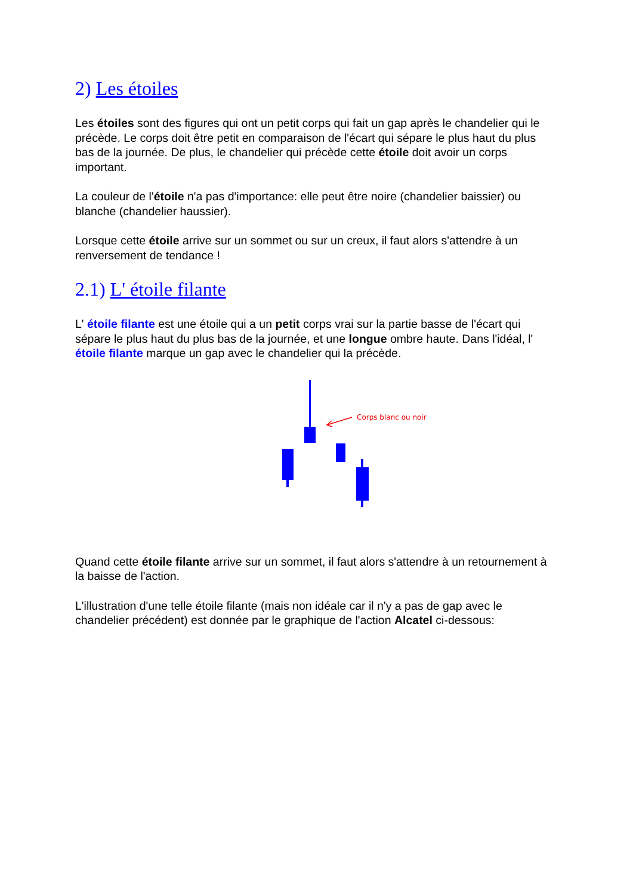2) Les étoiles
Les étoiles sont des figures qui ont un petit corps qui fait un gap après le chandelier qui le précède. Le corps doit être petit en comparaison de l'écart qui sépare le plus haut du plus bas de la journée. De plus, le chandelier qui précède cette étoile doit avoir un corps important.
La couleur de l'étoile n'a pas d'importance: elle peut être noire (chandelier baissier) ou blanche (chandelier haussier).
Lorsque cette étoile arrive sur un sommet ou sur un creux, il faut alors s'attendre à un renversement de tendance !
2.1) L' étoile filante
L' étoile filante est une étoile qui a un petit corps vrai sur la partie basse de l'écart qui sépare le plus haut du plus bas de la journée, et une longue ombre haute. Dans l'idéal, l' étoile filante marque un gap avec le chandelier qui la précède.
Corps blanc ou noir
Quand cette étoile filante arrive sur un sommet, il faut alors s'attendre à un retournement à la baisse de l'action.
L'illustration d'une telle étoile filante (mais non idéale car il n'y a pas de gap avec le chandelier précédent) est donnée par le graphique de l'action Alcatel ci-dessous: